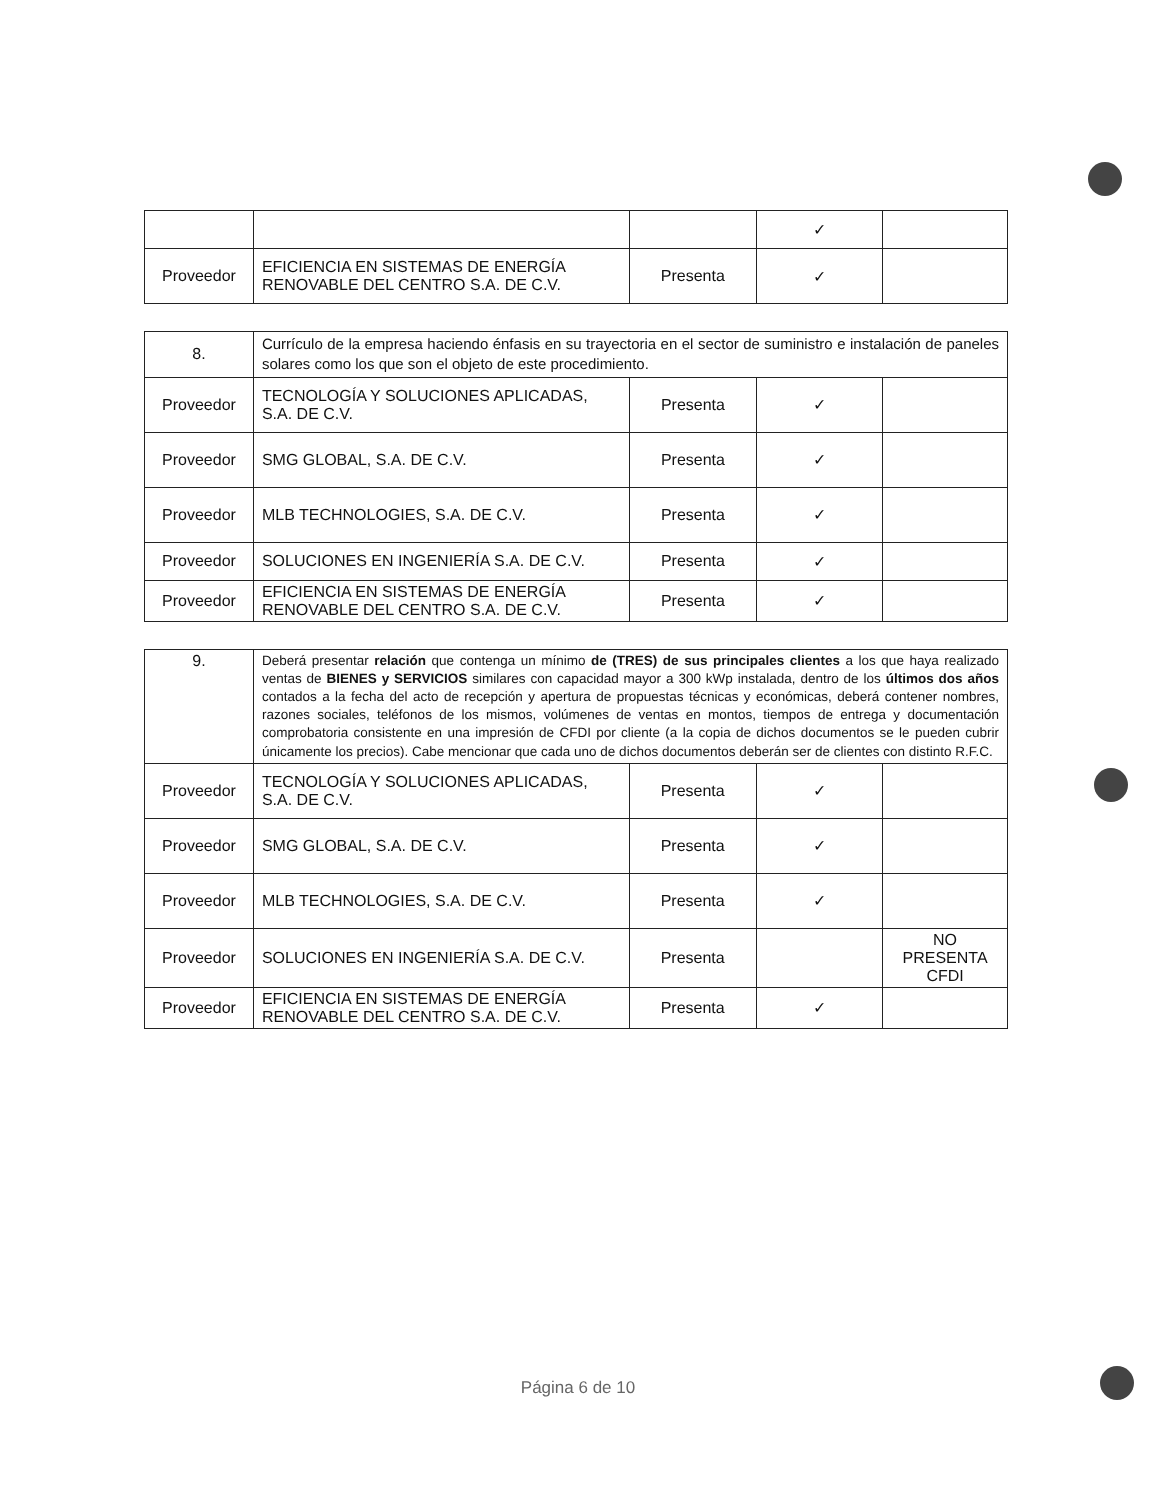| | | | ✓ | |
| Proveedor | EFICIENCIA EN SISTEMAS DE ENERGÍA RENOVABLE DEL CENTRO S.A. DE C.V. | Presenta | ✓ | |
| 8. | Currículo de la empresa haciendo énfasis en su trayectoria en el sector de suministro e instalación de paneles solares como los que son el objeto de este procedimiento. | | | |
| Proveedor | TECNOLOGÍA Y SOLUCIONES APLICADAS, S.A. DE C.V. | Presenta | ✓ | |
| Proveedor | SMG GLOBAL, S.A. DE C.V. | Presenta | ✓ | |
| Proveedor | MLB TECHNOLOGIES, S.A. DE C.V. | Presenta | ✓ | |
| Proveedor | SOLUCIONES EN INGENIERÍA S.A. DE C.V. | Presenta | ✓ | |
| Proveedor | EFICIENCIA EN SISTEMAS DE ENERGÍA RENOVABLE DEL CENTRO S.A. DE C.V. | Presenta | ✓ | |
| 9. | Deberá presentar relación que contenga un mínimo de (TRES) de sus principales clientes a los que haya realizado ventas de BIENES y SERVICIOS similares con capacidad mayor a 300 kWp instalada, dentro de los últimos dos años contados a la fecha del acto de recepción y apertura de propuestas técnicas y económicas, deberá contener nombres, razones sociales, teléfonos de los mismos, volúmenes de ventas en montos, tiempos de entrega y documentación comprobatoria consistente en una impresión de CFDI por cliente (a la copia de dichos documentos se le pueden cubrir únicamente los precios). Cabe mencionar que cada uno de dichos documentos deberán ser de clientes con distinto R.F.C. | | | |
| Proveedor | TECNOLOGÍA Y SOLUCIONES APLICADAS, S.A. DE C.V. | Presenta | ✓ | |
| Proveedor | SMG GLOBAL, S.A. DE C.V. | Presenta | ✓ | |
| Proveedor | MLB TECHNOLOGIES, S.A. DE C.V. | Presenta | ✓ | |
| Proveedor | SOLUCIONES EN INGENIERÍA S.A. DE C.V. | Presenta | | NO PRESENTA CFDI |
| Proveedor | EFICIENCIA EN SISTEMAS DE ENERGÍA RENOVABLE DEL CENTRO S.A. DE C.V. | Presenta | ✓ | |
Página 6 de 10